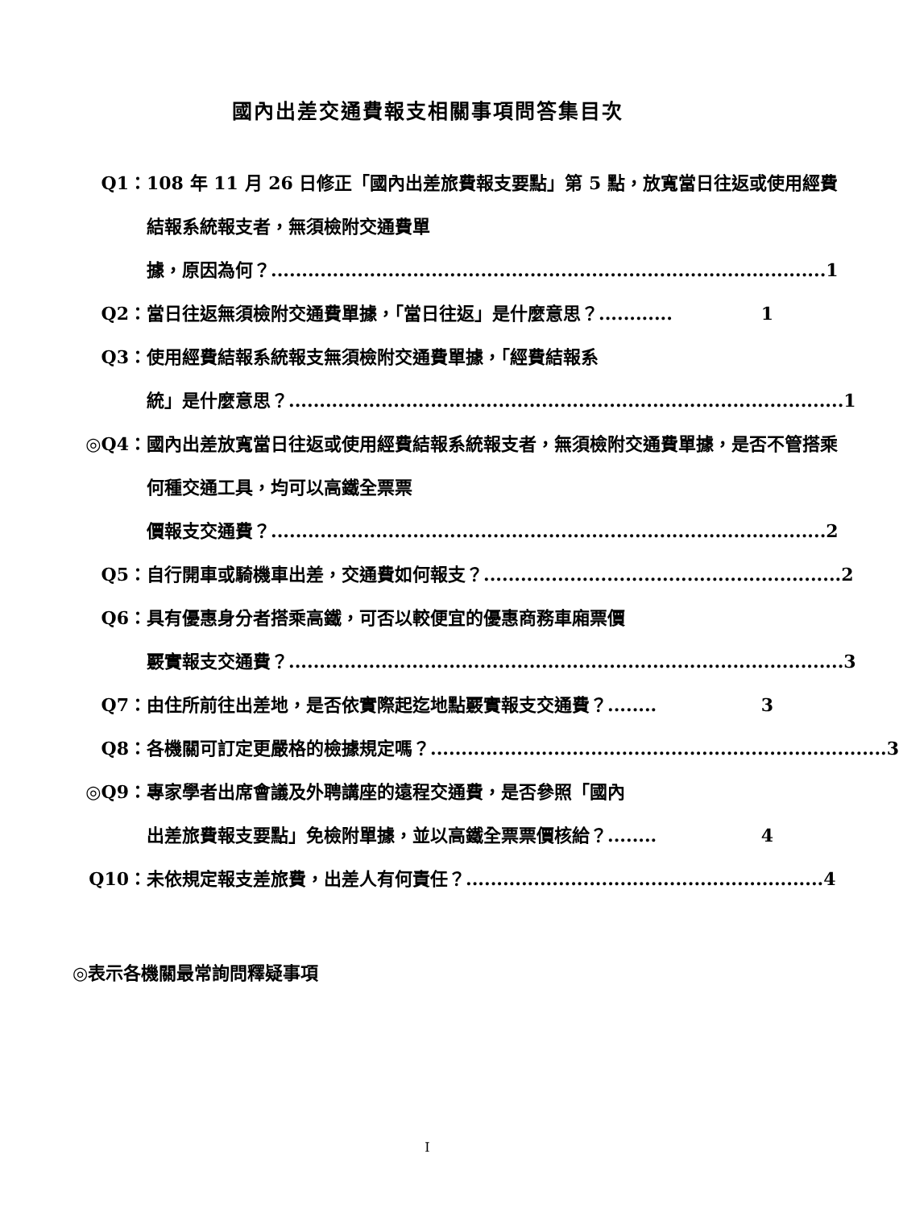國內出差交通費報支相關事項問答集目次
Q1： 108 年 11 月 26 日修正「國內出差旅費報支要點」第 5 點，放寬當日往返或使用經費結報系統報支者，無須檢附交通費單
據，原因為何？.......................................................................................... 1
Q2： 當日往返無須檢附交通費單據，「當日往返」是什麼意思？............ 1
Q3： 使用經費結報系統報支無須檢附交通費單據，「經費結報系
統」是什麼意思？.......................................................................................... 1
◎Q4： 國內出差放寬當日往返或使用經費結報系統報支者，無須檢附交通費單據，是否不管搭乘何種交通工具，均可以高鐵全票票
價報支交通費？.......................................................................................... 2
Q5： 自行開車或騎機車出差，交通費如何報支？.......................................................... 2
Q6： 具有優惠身分者搭乘高鐵，可否以較便宜的優惠商務車廂票價
覈實報支交通費？.......................................................................................... 3
Q7： 由住所前往出差地，是否依實際起迄地點覈實報支交通費？........ 3
Q8： 各機關可訂定更嚴格的檢據規定嗎？.......................................................................... 3
◎Q9： 專家學者出席會議及外聘講座的遠程交通費，是否參照「國內
出差旅費報支要點」免檢附單據，並以高鐵全票票價核給？........ 4
Q10： 未依規定報支差旅費，出差人有何責任？.......................................................... 4
◎表示各機關最常詢問釋疑事項
I